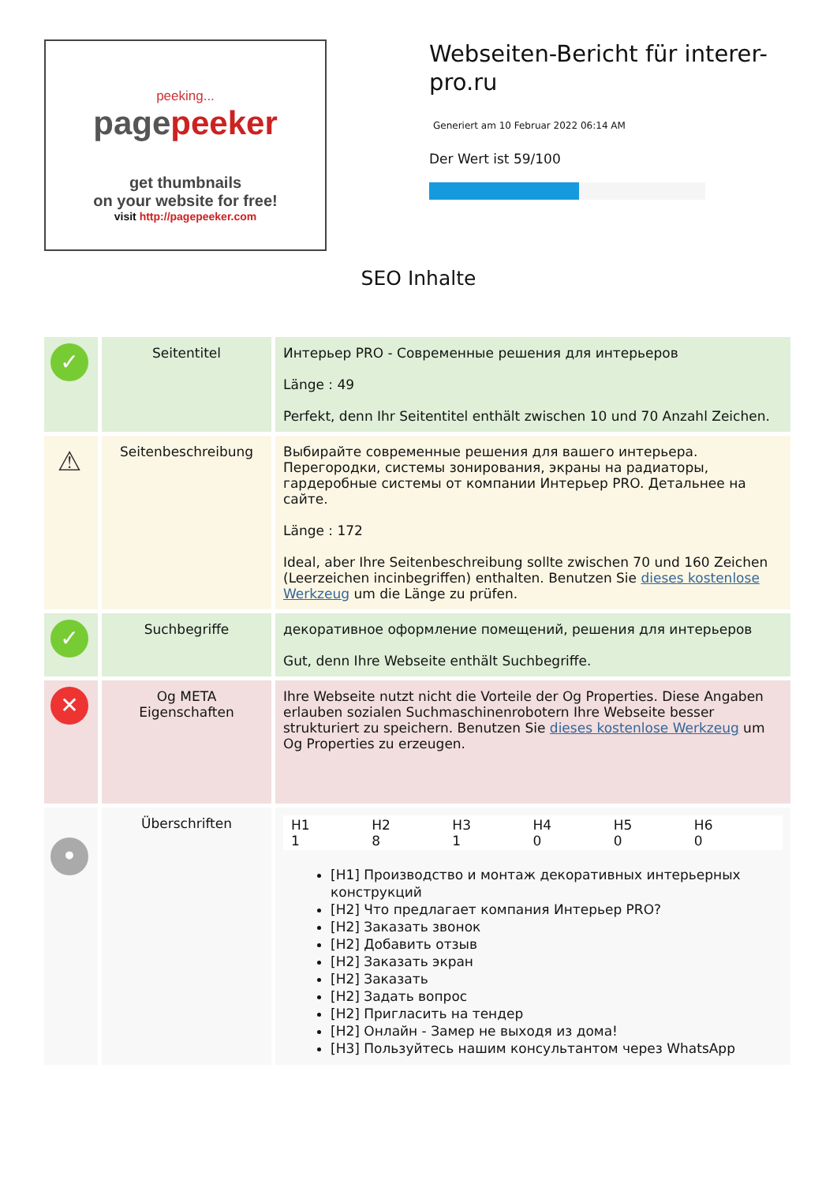peeking...
pagepeeker
get thumbnails
on your website for free!
visit http://pagepeeker.com
Webseiten-Bericht für interer-pro.ru
Generiert am 10 Februar 2022 06:14 AM
Der Wert ist 59/100
SEO Inhalte
| ✓ | Seitentitel | Интерьер PRO - Современные решения для интерьеров Länge : 49 Perfekt, denn Ihr Seitentitel enthält zwischen 10 und 70 Anzahl Zeichen. |
| ⚠ | Seitenbeschreibung | Выбирайте современные решения для вашего интерьера. Перегородки, системы зонирования, экраны на радиаторы, гардеробные системы от компании Интерьер PRO. Детальнее на сайте. Länge : 172 Ideal, aber Ihre Seitenbeschreibung sollte zwischen 70 und 160 Zeichen (Leerzeichen incinbegriffen) enthalten. Benutzen Sie dieses kostenlose Werkzeug um die Länge zu prüfen. |
| ✓ | Suchbegriffe | декоративное оформление помещений, решения для интерьеров Gut, denn Ihre Webseite enthält Suchbegriffe. |
| ✕ | Og META Eigenschaften | Ihre Webseite nutzt nicht die Vorteile der Og Properties. Diese Angaben erlauben sozialen Suchmaschinenrobotern Ihre Webseite besser strukturiert zu speichern. Benutzen Sie dieses kostenlose Werkzeug um Og Properties zu erzeugen. |
| • | Überschriften | H1 1 H2 8 H3 1 H4 0 H5 0 H6 0 [H1] Производство и монтаж декоративных интерьерных конструкций [H2] Что предлагает компания Интерьер PRO? [H2] Заказать звонок [H2] Добавить отзыв [H2] Заказать экран [H2] Заказать [H2] Задать вопрос [H2] Пригласить на тендер [H2] Онлайн - Замер не выходя из дома! [H3] Пользуйтесь нашим консультантом через WhatsApp |